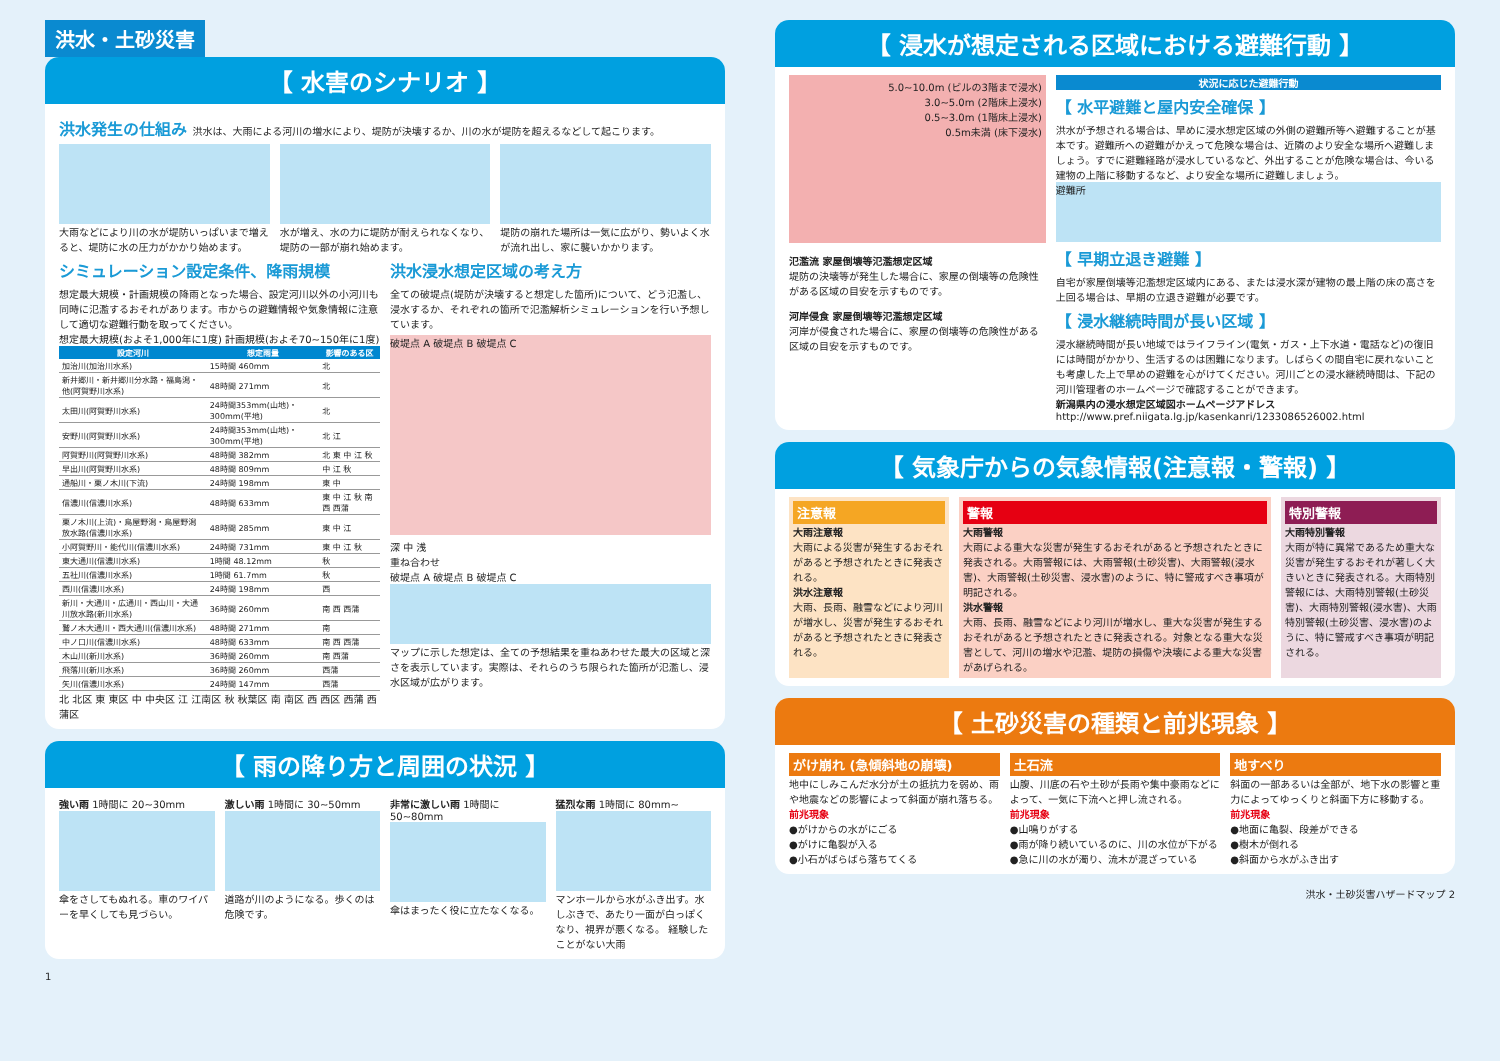洪水・土砂災害
【 水害のシナリオ 】
洪水発生の仕組み 洪水は、大雨による河川の増水により、堤防が決壊するか、川の水が堤防を超えるなどして起こります。
大雨などにより川の水が堤防いっぱいまで増えると、堤防に水の圧力がかかり始めます。
水が増え、水の力に堤防が耐えられなくなり、堤防の一部が崩れ始めます。
堤防の崩れた場所は一気に広がり、勢いよく水が流れ出し、家に襲いかかります。
シミュレーション設定条件、降雨規模
想定最大規模・計画規模の降雨となった場合、設定河川以外の小河川も同時に氾濫するおそれがあります。市からの避難情報や気象情報に注意して適切な避難行動を取ってください。
想定最大規模(およそ1,000年に1度) 計画規模(およそ70~150年に1度)
| 設定河川 | 想定雨量 | 影響のある区 |
| --- | --- | --- |
| 加治川(加治川水系) | 15時間 460mm | 北 |
| 新井郷川・新井郷川分水路・福島潟・他(阿賀野川水系) | 48時間 271mm | 北 |
| 太田川(阿賀野川水系) | 24時間353mm(山地)・300mm(平地) | 北 |
| 安野川(阿賀野川水系) | 24時間353mm(山地)・300mm(平地) | 北 江 |
| 阿賀野川(阿賀野川水系) | 48時間 382mm | 北 東 中 江 秋 |
| 早出川(阿賀野川水系) | 48時間 809mm | 中 江 秋 |
| 通船川・栗ノ木川(下流) | 24時間 198mm | 東 中 |
| 信濃川(信濃川水系) | 48時間 633mm | 東 中 江 秋 南 西 西蒲 |
| 栗ノ木川(上流)・鳥屋野潟・鳥屋野潟放水路(信濃川水系) | 48時間 285mm | 東 中 江 |
| 小阿賀野川・能代川(信濃川水系) | 24時間 731mm | 東 中 江 秋 |
| 東大通川(信濃川水系) | 1時間 48.12mm | 秋 |
| 五社川(信濃川水系) | 1時間 61.7mm | 秋 |
| 西川(信濃川水系) | 24時間 198mm | 西 |
| 新川・大通川・広通川・西山川・大通川放水路(新川水系) | 36時間 260mm | 南 西 西蒲 |
| 鷲ノ木大通川・西大通川(信濃川水系) | 48時間 271mm | 南 |
| 中ノ口川(信濃川水系) | 48時間 633mm | 南 西 西蒲 |
| 木山川(新川水系) | 36時間 260mm | 南 西蒲 |
| 飛落川(新川水系) | 36時間 260mm | 西蒲 |
| 矢川(信濃川水系) | 24時間 147mm | 西蒲 |
北 北区 東 東区 中 中央区 江 江南区 秋 秋葉区 南 南区 西 西区 西蒲 西蒲区
洪水浸水想定区域の考え方
全ての破堤点(堤防が決壊すると想定した箇所)について、どう氾濫し、浸水するか、それぞれの箇所で氾濫解析シミュレーションを行い予想しています。
破堤点 A 破堤点 B 破堤点 C
深 中 浅
重ね合わせ
破堤点 A 破堤点 B 破堤点 C
マップに示した想定は、全ての予想結果を重ねあわせた最大の区域と深さを表示しています。実際は、それらのうち限られた箇所が氾濫し、浸水区域が広がります。
【 雨の降り方と周囲の状況 】
強い雨 1時間に 20~30mm
傘をさしてもぬれる。車のワイパーを早くしても見づらい。
激しい雨 1時間に 30~50mm
道路が川のようになる。歩くのは危険です。
非常に激しい雨 1時間に 50~80mm
傘はまったく役に立たなくなる。
猛烈な雨 1時間に 80mm~
マンホールから水がふき出す。水しぶきで、あたり一面が白っぽくなり、視界が悪くなる。 経験したことがない大雨
1
【 浸水が想定される区域における避難行動 】
5.0~10.0m (ビルの3階まで浸水)
3.0~5.0m (2階床上浸水)
0.5~3.0m (1階床上浸水)
0.5m未満 (床下浸水)
氾濫流 家屋倒壊等氾濫想定区域
堤防の決壊等が発生した場合に、家屋の倒壊等の危険性がある区域の目安を示すものです。
河岸侵食 家屋倒壊等氾濫想定区域
河岸が侵食された場合に、家屋の倒壊等の危険性がある区域の目安を示すものです。
状況に応じた避難行動
【 水平避難と屋内安全確保 】
洪水が予想される場合は、早めに浸水想定区域の外側の避難所等へ避難することが基本です。避難所への避難がかえって危険な場合は、近隣のより安全な場所へ避難しましょう。すでに避難経路が浸水しているなど、外出することが危険な場合は、今いる建物の上階に移動するなど、より安全な場所に避難しましょう。
避難所
【 早期立退き避難 】
自宅が家屋倒壊等氾濫想定区域内にある、または浸水深が建物の最上階の床の高さを上回る場合は、早期の立退き避難が必要です。
【 浸水継続時間が長い区域 】
浸水継続時間が長い地域ではライフライン(電気・ガス・上下水道・電話など)の復旧には時間がかかり、生活するのは困難になります。しばらくの間自宅に戻れないことも考慮した上で早めの避難を心がけてください。河川ごとの浸水継続時間は、下記の河川管理者のホームページで確認することができます。
新潟県内の浸水想定区域図ホームページアドレス
http://www.pref.niigata.lg.jp/kasenkanri/1233086526002.html
【 気象庁からの気象情報(注意報・警報) 】
注意報
大雨注意報
大雨による災害が発生するおそれがあると予想されたときに発表される。
洪水注意報
大雨、長雨、融雪などにより河川が増水し、災害が発生するおそれがあると予想されたときに発表される。
警報
大雨警報
大雨による重大な災害が発生するおそれがあると予想されたときに発表される。大雨警報には、大雨警報(土砂災害)、大雨警報(浸水害)、大雨警報(土砂災害、浸水害)のように、特に警戒すべき事項が明記される。
洪水警報
大雨、長雨、融雪などにより河川が増水し、重大な災害が発生するおそれがあると予想されたときに発表される。対象となる重大な災害として、河川の増水や氾濫、堤防の損傷や決壊による重大な災害があげられる。
特別警報
大雨特別警報
大雨が特に異常であるため重大な災害が発生するおそれが著しく大きいときに発表される。大雨特別警報には、大雨特別警報(土砂災害)、大雨特別警報(浸水害)、大雨特別警報(土砂災害、浸水害)のように、特に警戒すべき事項が明記される。
【 土砂災害の種類と前兆現象 】
がけ崩れ (急傾斜地の崩壊)
地中にしみこんだ水分が土の抵抗力を弱め、雨や地震などの影響によって斜面が崩れ落ちる。
前兆現象
●がけからの水がにごる
●がけに亀裂が入る
●小石がばらばら落ちてくる
土石流
山腹、川底の石や土砂が長雨や集中豪雨などによって、一気に下流へと押し流される。
前兆現象
●山鳴りがする
●雨が降り続いているのに、川の水位が下がる
●急に川の水が濁り、流木が混ざっている
地すべり
斜面の一部あるいは全部が、地下水の影響と重力によってゆっくりと斜面下方に移動する。
前兆現象
●地面に亀裂、段差ができる
●樹木が倒れる
●斜面から水がふき出す
洪水・土砂災害ハザードマップ 2